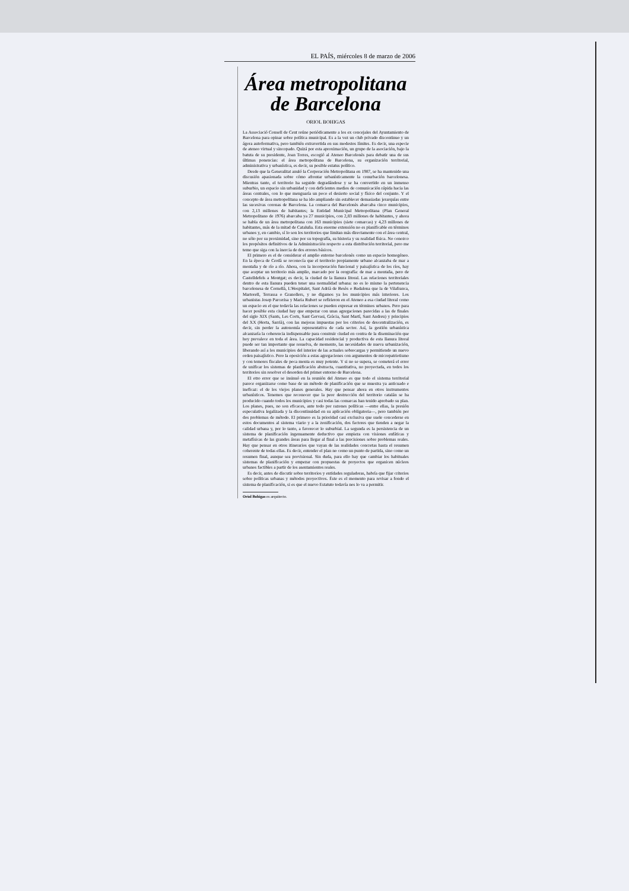EL PAÍS, miércoles 8 de marzo de 2006
Área metropolitana de Barcelona
ORIOL BOHIGAS
La Associació Consell de Cent reúne periódicamente a los ex concejales del Ayuntamiento de Barcelona para opinar sobre política municipal. Es a la vez un club privado discontinuo y un ágora autoformativa, pero también extravertida en sus modestos límites. Es decir, una especie de ateneo virtual y sincopado. Quizá por esta aproximación, un grupo de la asociación, bajo la batuta de su presidente, Joan Torres, escogió al Ateneo Barcelonès para debatir una de sus últimas ponencias: el área metropolitana de Barcelona, su organización territorial, administrativa y urbanística, es decir, su posible estatus político.
Desde que la Generalitat anuló la Corporación Metropolitana en 1987, se ha mantenido una discusión apasionada sobre cómo afrontar urbanísticamente la conurbación barcelonesa. Mientras tanto, el territorio ha seguido degradándose y se ha convertido en un inmenso suburbio, un espacio sin urbanidad y con deficientes medios de comunicación rápida hacia las áreas centrales, con lo que menguaría un poco el desierto social y físico del conjunto. Y el concepto de área metropolitana se ha ido ampliando sin establecer demasiadas jerarquías entre las sucesivas coronas de Barcelona. La comarca del Barcelonès abarcaba cinco municipios, con 2,13 millones de habitantes; la Entidad Municipal Metropolitana (Plan General Metropolitano de 1976) abarcaba ya 27 municipios, con 2,83 millones de habitantes, y ahora se habla de un área metropolitana con 163 municipios (siete comarcas) y 4,23 millones de habitantes, más de la mitad de Cataluña. Esta enorme extensión no es planificable en términos urbanos y, en cambio, sí lo son los territorios que limitan más directamente con el área central, no sólo por su proximidad, sino por su topografía, su historia y su realidad física. No conozco los propósitos definitivos de la Administración respecto a esta distribución territorial, pero me temo que siga con la inercia de dos errores básicos.
El primero es el de considerar el amplio entorno barcelonès como un espacio homogéneo. En la época de Cerdà se reconocía que el territorio propiamente urbano alcanzaba de mar a montaña y de río a río. Ahora, con la incorporación funcional y paisajística de los ríos, hay que aceptar un territorio más amplio, marcado por la orografía: de mar a montaña, pero de Castelldefels a Montgat; es decir, la ciudad de la llanura litoral. Las relaciones territoriales dentro de esta llanura pueden tener una normalidad urbana: no es lo mismo la pertenencia barcelonesa de Cornellà, L'Hospitalet, Sant Adrià de Besòs o Badalona que la de Vilafranca, Martorell, Terrassa o Granollers, y no digamos ya los municipios más interiores. Los urbanistas Josep Parcerisa y Maria Rubert se refirieron en el Ateneo a esa ciudad litoral como un espacio en el que todavía las relaciones se pueden expresar en términos urbanos. Pero para hacer posible esta ciudad hay que empezar con unas agregaciones parecidas a las de finales del siglo XIX (Sants, Les Corts, Sant Gervasi, Gràcia, Sant Martí, Sant Andreu) y principios del XX (Horta, Sarrià), con las mejoras impuestas por los criterios de descentralización, es decir, sin perder la autonomía representativa de cada sector. Así, la gestión urbanística alcanzaría la coherencia indispensable para construir ciudad en contra de la diseminación que hoy prevalece en toda el área. La capacidad residencial y productiva de esta llanura litoral puede ser tan importante que resuelva, de momento, las necesidades de nueva urbanización, liberando así a los municipios del interior de las actuales sobrecargas y permitiendo un nuevo orden paisajístico. Pero la oposición a estas agregaciones con argumentos de micropatriotismo y con temores fiscales de poca monta es muy potente. Y si no se supera, se cometerá el error de unificar los sistemas de planificación abstracta, cuantitativa, no proyectada, en todos los territorios sin resolver el desorden del primer entorno de Barcelona.
El otro error que se insinuó en la reunión del Ateneo es que todo el sistema territorial parece organizarse como base de un método de planificación que se muestra ya anticuado e ineficaz: el de los viejos planes generales. Hay que pensar ahora en otros instrumentos urbanísticos. Tenemos que reconocer que la peor destrucción del territorio catalán se ha producido cuando todos los municipios y casi todas las comarcas han tenido aprobado su plan. Los planes, pues, no son eficaces, ante todo por razones políticas —entre ellas, la presión especulativa legalizada y la discontinuidad en su aplicación obligatoria—, pero también por dos problemas de método. El primero es la prioridad casi exclusiva que suele concederse en estos documentos al sistema viario y a la zonificación, dos factores que tienden a negar la calidad urbana y, por lo tanto, a favorecer lo suburbial. La segunda es la persistencia de un sistema de planificación ingenuamente deductivo que empieza con visiones enfáticas y metafísicas de las grandes áreas para llegar al final a las precisiones sobre problemas reales. Hay que pensar en otros itinerarios que vayan de las realidades concretas hasta el resumen coherente de todas ellas. Es decir, entender el plan no como un punto de partida, sino como un resumen final, aunque sea provisional. Sin duda, para ello hay que cambiar los habituales sistemas de planificación y empezar con propuestas de proyectos que organicen núcleos urbanos factibles a partir de los asentamientos reales.
Es decir, antes de discutir sobre territorios y entidades reguladoras, habría que fijar criterios sobre políticas urbanas y métodos proyectivos. Éste es el momento para revisar a fondo el sistema de planificación, si es que el nuevo Estatuto todavía nos lo va a permitir.
Oriol Bohigas es arquitecto.